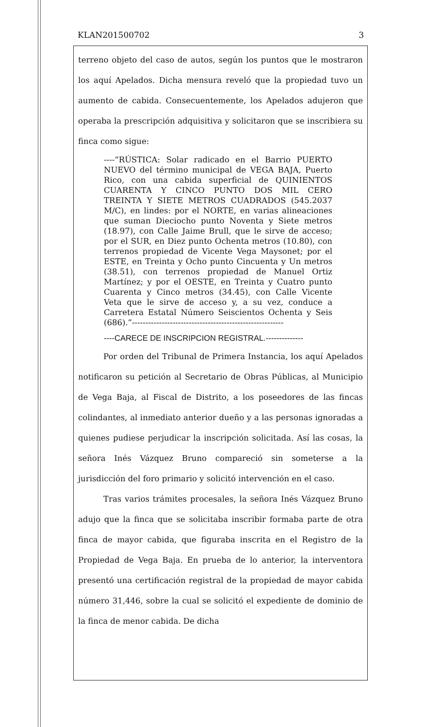KLAN201500702 3
terreno objeto del caso de autos, según los puntos que le mostraron los aquí Apelados. Dicha mensura reveló que la propiedad tuvo un aumento de cabida. Consecuentemente, los Apelados adujeron que operaba la prescripción adquisitiva y solicitaron que se inscribiera su finca como sigue:
----“RÚSTICA: Solar radicado en el Barrio PUERTO NUEVO del término municipal de VEGA BAJA, Puerto Rico, con una cabida superficial de QUINIENTOS CUARENTA Y CINCO PUNTO DOS MIL CERO TREINTA Y SIETE METROS CUADRADOS (545.2037 M/C), en lindes: por el NORTE, en varias alineaciones que suman Dieciocho punto Noventa y Siete metros (18.97), con Calle Jaime Brull, que le sirve de acceso; por el SUR, en Diez punto Ochenta metros (10.80), con terrenos propiedad de Vicente Vega Maysonet; por el ESTE, en Treinta y Ocho punto Cincuenta y Un metros (38.51), con terrenos propiedad de Manuel Ortiz Martínez; y por el OESTE, en Treinta y Cuatro punto Cuarenta y Cinco metros (34.45), con Calle Vicente Veta que le sirve de acceso y, a su vez, conduce a Carretera Estatal Número Seiscientos Ochenta y Seis (686).”--------------------------------------------------------
----CARECE DE INSCRIPCION REGISTRAL.--------------
Por orden del Tribunal de Primera Instancia, los aquí Apelados notificaron su petición al Secretario de Obras Públicas, al Municipio de Vega Baja, al Fiscal de Distrito, a los poseedores de las fincas colindantes, al inmediato anterior dueño y a las personas ignoradas a quienes pudiese perjudicar la inscripción solicitada. Así las cosas, la señora Inés Vázquez Bruno compareció sin someterse a la jurisdicción del foro primario y solicitó intervención en el caso.
Tras varios trámites procesales, la señora Inés Vázquez Bruno adujo que la finca que se solicitaba inscribir formaba parte de otra finca de mayor cabida, que figuraba inscrita en el Registro de la Propiedad de Vega Baja. En prueba de lo anterior, la interventora presentó una certificación registral de la propiedad de mayor cabida número 31,446, sobre la cual se solicitó el expediente de dominio de la finca de menor cabida. De dicha